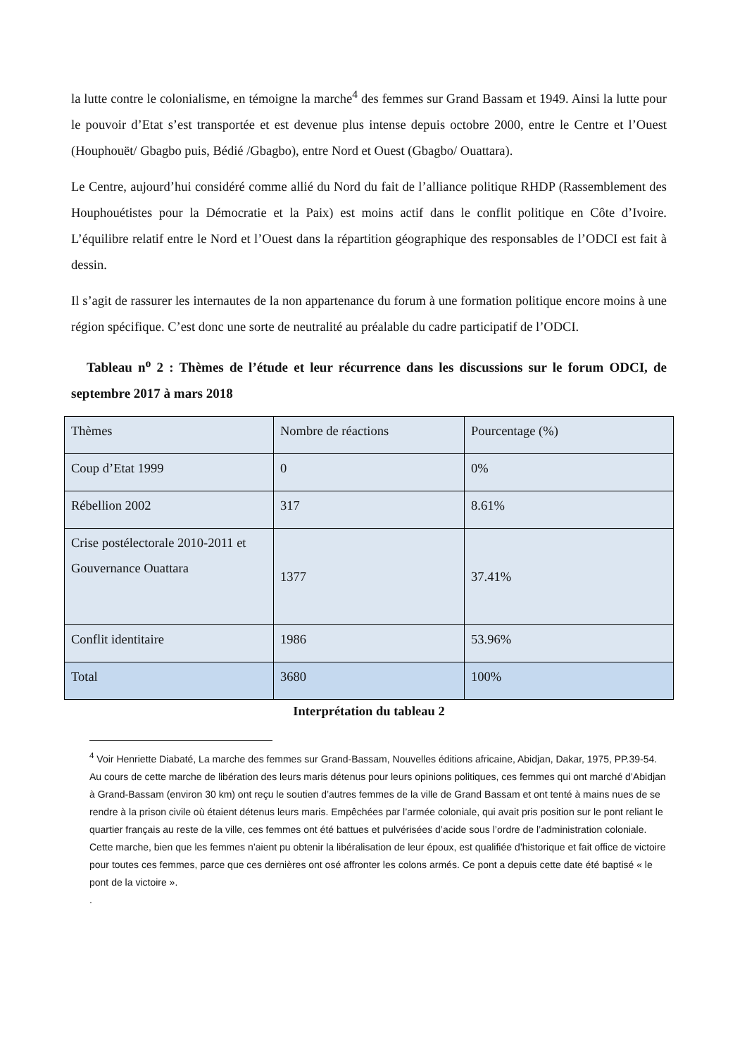la lutte contre le colonialisme, en témoigne la marche<sup>4</sup> des femmes sur Grand Bassam et 1949. Ainsi la lutte pour le pouvoir d’Etat s’est transportée et est devenue plus intense depuis octobre 2000, entre le Centre et l’Ouest (Houphouët/ Gbagbo puis, Bédié /Gbagbo), entre Nord et Ouest (Gbagbo/ Ouattara).
Le Centre, aujourd’hui considéré comme allié du Nord du fait de l’alliance politique RHDP (Rassemblement des Houphouétistes pour la Démocratie et la Paix) est moins actif dans le conflit politique en Côte d’Ivoire. L’équilibre relatif entre le Nord et l’Ouest dans la répartition géographique des responsables de l’ODCI est fait à dessin.
Il s’agit de rassurer les internautes de la non appartenance du forum à une formation politique encore moins à une région spécifique. C’est donc une sorte de neutralité au préalable du cadre participatif de l’ODCI.
Tableau n<sup>o</sup> 2 : Thèmes de l’étude et leur récurrence dans les discussions sur le forum ODCI, de septembre 2017 à mars 2018
| Thèmes | Nombre de réactions | Pourcentage (%) |
| Coup d’Etat 1999 | 0 | 0% |
| Rébellion 2002 | 317 | 8.61% |
| Crise postélectorale 2010-2011 et Gouvernance Ouattara | 1377 | 37.41% |
| Conflit identitaire | 1986 | 53.96% |
| Total | 3680 | 100% |
Interprétation du tableau 2
<sup>4</sup> Voir Henriette Diabaté, La marche des femmes sur Grand-Bassam, Nouvelles éditions africaine, Abidjan, Dakar, 1975, PP.39-54. Au cours de cette marche de libération des leurs maris détenus pour leurs opinions politiques, ces femmes qui ont marché d’Abidjan à Grand-Bassam (environ 30 km) ont reçu le soutien d’autres femmes de la ville de Grand Bassam et ont tenté à mains nues de se rendre à la prison civile où étaient détenus leurs maris. Empêchées par l’armée coloniale, qui avait pris position sur le pont reliant le quartier français au reste de la ville, ces femmes ont été battues et pulvérisées d’acide sous l’ordre de l’administration coloniale. Cette marche, bien que les femmes n’aient pu obtenir la libéralisation de leur époux, est qualifiée d’historique et fait office de victoire pour toutes ces femmes, parce que ces dernières ont osé affronter les colons armés. Ce pont a depuis cette date été baptisé « le pont de la victoire ».
.